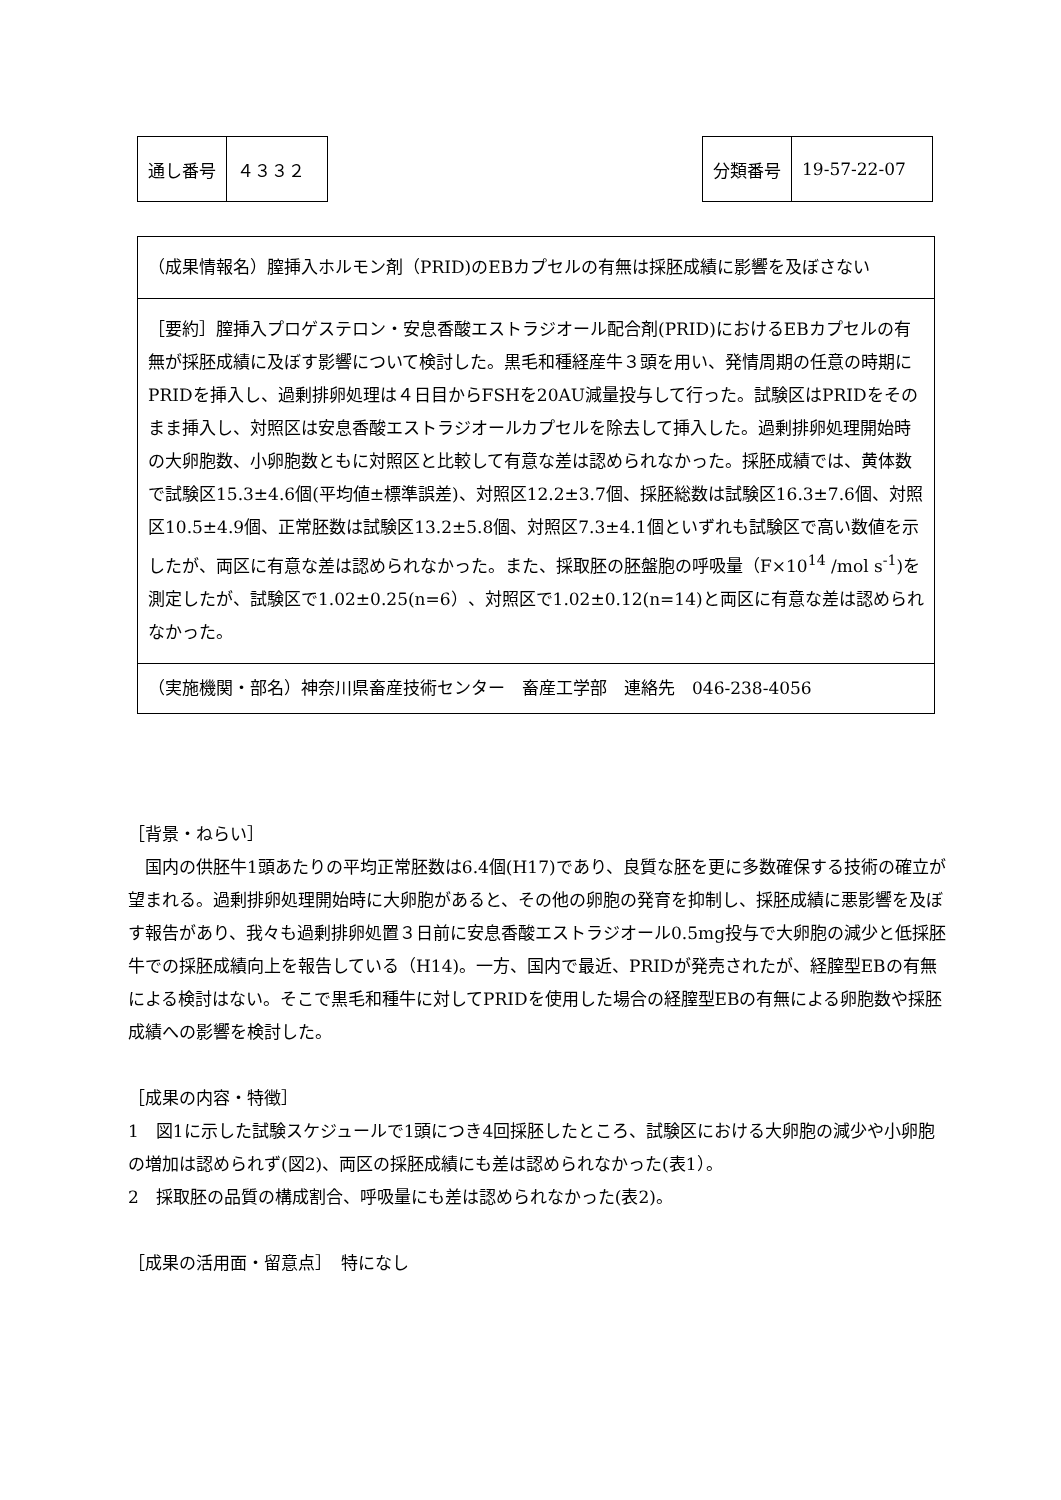| 通し番号 | ４３３２ |
| 分類番号 | 19-57-22-07 |
（成果情報名）膣挿入ホルモン剤（PRID)のEBカプセルの有無は採胚成績に影響を及ぼさない
［要約］膣挿入プロゲステロン・安息香酸エストラジオール配合剤(PRID)におけるEBカプセルの有無が採胚成績に及ぼす影響について検討した。黒毛和種経産牛３頭を用い、発情周期の任意の時期にPRIDを挿入し、過剰排卵処理は４日目からFSHを20AU減量投与して行った。試験区はPRIDをそのまま挿入し、対照区は安息香酸エストラジオールカプセルを除去して挿入した。過剰排卵処理開始時の大卵胞数、小卵胞数ともに対照区と比較して有意な差は認められなかった。採胚成績では、黄体数で試験区15.3±4.6個(平均値±標準誤差)、対照区12.2±3.7個、採胚総数は試験区16.3±7.6個、対照区10.5±4.9個、正常胚数は試験区13.2±5.8個、対照区7.3±4.1個といずれも試験区で高い数値を示したが、両区に有意な差は認められなかった。また、採取胚の胚盤胞の呼吸量（F×10<sup>14</sup> /mol s<sup>-1</sup>)を測定したが、試験区で1.02±0.25(n=6）、対照区で1.02±0.12(n=14)と両区に有意な差は認められなかった。
（実施機関・部名）神奈川県畜産技術センター　畜産工学部　連絡先　046-238-4056
［背景・ねらい］
　国内の供胚牛1頭あたりの平均正常胚数は6.4個(H17)であり、良質な胚を更に多数確保する技術の確立が望まれる。過剰排卵処理開始時に大卵胞があると、その他の卵胞の発育を抑制し、採胚成績に悪影響を及ぼす報告があり、我々も過剰排卵処置３日前に安息香酸エストラジオール0.5mg投与で大卵胞の減少と低採胚牛での採胚成績向上を報告している（H14)。一方、国内で最近、PRIDが発売されたが、経膣型EBの有無による検討はない。そこで黒毛和種牛に対してPRIDを使用した場合の経膣型EBの有無による卵胞数や採胚成績への影響を検討した。
［成果の内容・特徴］
1　図1に示した試験スケジュールで1頭につき4回採胚したところ、試験区における大卵胞の減少や小卵胞の増加は認められず(図2)、両区の採胚成績にも差は認められなかった(表1）。
2　採取胚の品質の構成割合、呼吸量にも差は認められなかった(表2)。
［成果の活用面・留意点］　特になし